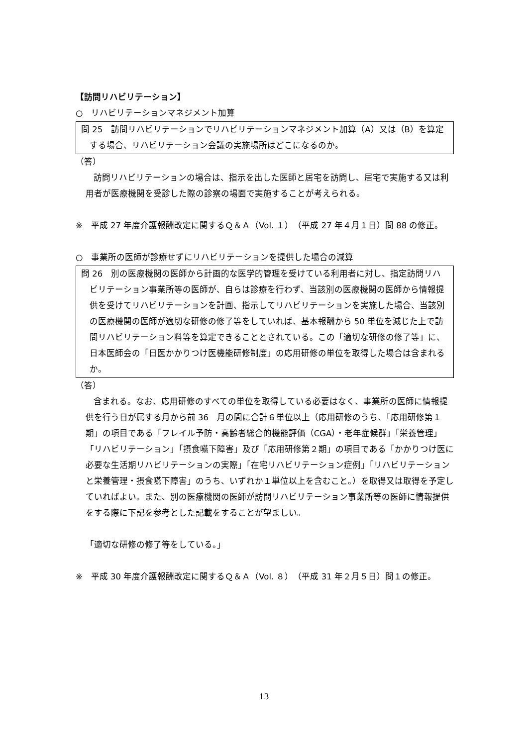【訪問リハビリテーション】
○　リハビリテーションマネジメント加算
問 25　訪問リハビリテーションでリハビリテーションマネジメント加算（A）又は（B）を算定する場合、リハビリテーション会議の実施場所はどこになるのか。
（答）
訪問リハビリテーションの場合は、指示を出した医師と居宅を訪問し、居宅で実施する又は利用者が医療機関を受診した際の診察の場面で実施することが考えられる。
※　平成 27 年度介護報酬改定に関するＱ＆Ａ（Vol. １）（平成 27 年４月１日）問 88 の修正。
○　事業所の医師が診療せずにリハビリテーションを提供した場合の減算
問 26　別の医療機関の医師から計画的な医学的管理を受けている利用者に対し、指定訪問リハビリテーション事業所等の医師が、自らは診療を行わず、当該別の医療機関の医師から情報提供を受けてリハビリテーションを計画、指示してリハビリテーションを実施した場合、当該別の医療機関の医師が適切な研修の修了等をしていれば、基本報酬から 50 単位を減じた上で訪問リハビリテーション料等を算定できることとされている。この「適切な研修の修了等」に、日本医師会の「日医かかりつけ医機能研修制度」の応用研修の単位を取得した場合は含まれるか。
（答）
含まれる。なお、応用研修のすべての単位を取得している必要はなく、事業所の医師に情報提供を行う日が属する月から前 36　月の間に合計６単位以上（応用研修のうち、「応用研修第１期」の項目である「フレイル予防・高齢者総合的機能評価（CGA）・老年症候群」「栄養管理」「リハビリテーション」「摂食嚥下障害」及び「応用研修第２期」の項目である「かかりつけ医に必要な生活期リハビリテーションの実際」「在宅リハビリテーション症例」「リハビリテーションと栄養管理・摂食嚥下障害」のうち、いずれか１単位以上を含むこと。）を取得又は取得を予定していればよい。また、別の医療機関の医師が訪問リハビリテーション事業所等の医師に情報提供をする際に下記を参考とした記載をすることが望ましい。
「適切な研修の修了等をしている。」
※　平成 30 年度介護報酬改定に関するＱ＆Ａ（Vol. ８）（平成 31 年２月５日）問１の修正。
13